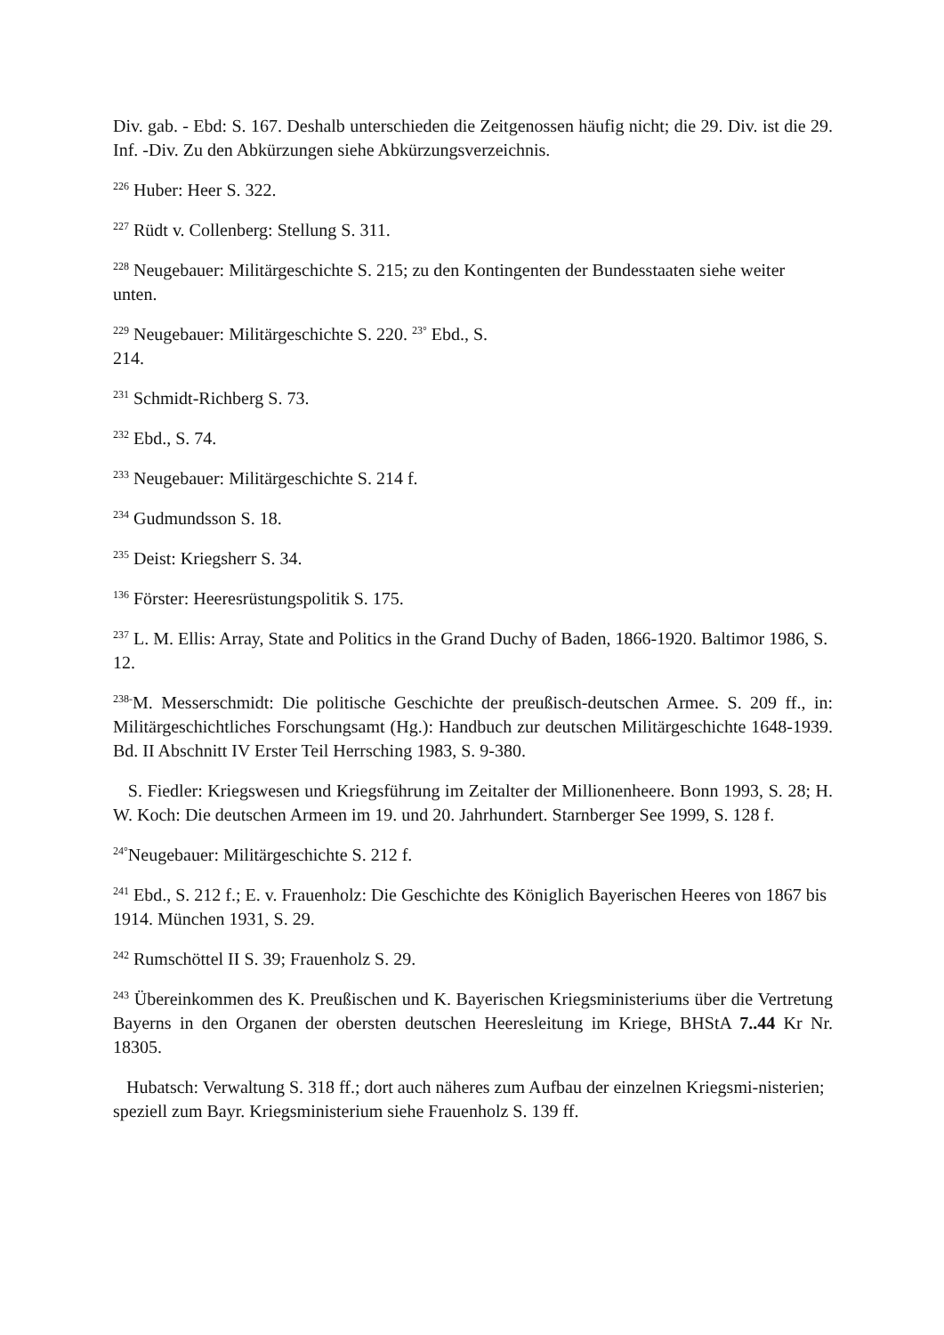Div. gab. - Ebd: S. 167. Deshalb unterschieden die Zeitgenossen häufig nicht; die 29. Div. ist die 29. Inf. -Div. Zu den Abkürzungen siehe Abkürzungsverzeichnis.
<sup>226</sup> Huber: Heer S. 322.
<sup>227</sup> Rüdt v. Collenberg: Stellung S. 311.
<sup>228</sup> Neugebauer: Militärgeschichte S. 215; zu den Kontingenten der Bundesstaaten siehe weiter unten.
<sup>229</sup> Neugebauer: Militärgeschichte S. 220. <sup>23°</sup> Ebd., S.
214.
<sup>231</sup> Schmidt-Richberg S. 73.
<sup>232</sup> Ebd., S. 74.
<sup>233</sup> Neugebauer: Militärgeschichte S. 214 f.
<sup>234</sup> Gudmundsson S. 18.
<sup>235</sup> Deist: Kriegsherr S. 34.
<sup>136</sup> Förster: Heeresrüstungspolitik S. 175.
<sup>237</sup> L. M. Ellis: Array, State and Politics in the Grand Duchy of Baden, 1866-1920. Baltimor 1986, S. 12.
<sup>238-</sup>M. Messerschmidt: Die politische Geschichte der preußisch-deutschen Armee. S. 209 ff., in: Militärgeschichtliches Forschungsamt (Hg.): Handbuch zur deutschen Militärgeschichte 1648-1939. Bd. II Abschnitt IV Erster Teil Herrsching 1983, S. 9-380.
S. Fiedler: Kriegswesen und Kriegsführung im Zeitalter der Millionenheere. Bonn 1993, S. 28; H. W. Koch: Die deutschen Armeen im 19. und 20. Jahrhundert. Starnberger See 1999, S. 128 f.
<sup>24°</sup>Neugebauer: Militärgeschichte S. 212 f.
<sup>241</sup> Ebd., S. 212 f.; E. v. Frauenholz: Die Geschichte des Königlich Bayerischen Heeres von 1867 bis 1914. München 1931, S. 29.
<sup>242</sup> Rumschöttel II S. 39; Frauenholz S. 29.
<sup>243</sup> Übereinkommen des K. Preußischen und K. Bayerischen Kriegsministeriums über die Vertretung Bayerns in den Organen der obersten deutschen Heeresleitung im Kriege, BHStA 7..44 Kr Nr. 18305.
Hubatsch: Verwaltung S. 318 ff.; dort auch näheres zum Aufbau der einzelnen Kriegsmi-nisterien; speziell zum Bayr. Kriegsministerium siehe Frauenholz S. 139 ff.